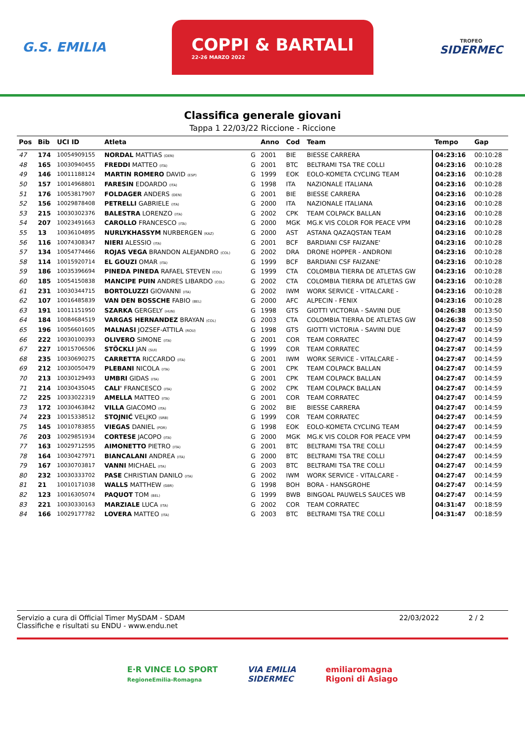G.S. EMILIA
COPPI & BARTALI
22-26 MARZO 2022
TROFEO
SIDERMEC
Classifica generale giovani
Tappa 1 22/03/22 Riccione - Riccione
| Pos | Bib | UCI ID | Atleta | | Anno | Cod | Team | Tempo | Gap |
| --- | --- | --- | --- | --- | --- | --- | --- | --- | --- |
| 47 | 174 | 10054909155 | NORDAL MATTIAS (DEN) | G | 2001 | BIE | BIESSE CARRERA | 04:23:16 | 00:10:28 |
| 48 | 165 | 10030940455 | FREDDI MATTEO (ITA) | G | 2001 | BTC | BELTRAMI TSA TRE COLLI | 04:23:16 | 00:10:28 |
| 49 | 146 | 10011188124 | MARTIN ROMERO DAVID (ESP) | G | 1999 | EOK | EOLO-KOMETA CYCLING TEAM | 04:23:16 | 00:10:28 |
| 50 | 157 | 10014968801 | FARESIN EDOARDO (ITA) | G | 1998 | ITA | NAZIONALE ITALIANA | 04:23:16 | 00:10:28 |
| 51 | 176 | 10053817907 | FOLDAGER ANDERS (DEN) | G | 2001 | BIE | BIESSE CARRERA | 04:23:16 | 00:10:28 |
| 52 | 156 | 10029878408 | PETRELLI GABRIELE (ITA) | G | 2000 | ITA | NAZIONALE ITALIANA | 04:23:16 | 00:10:28 |
| 53 | 215 | 10030302376 | BALESTRA LORENZO (ITA) | G | 2002 | CPK | TEAM COLPACK BALLAN | 04:23:16 | 00:10:28 |
| 54 | 207 | 10023491663 | CAROLLO FRANCESCO (ITA) | G | 2000 | MGK | MG.K VIS COLOR FOR PEACE VPM | 04:23:16 | 00:10:28 |
| 55 | 13 | 10036104895 | NURLYKHASSYM NURBERGEN (KAZ) | G | 2000 | AST | ASTANA QAZAQSTAN TEAM | 04:23:16 | 00:10:28 |
| 56 | 116 | 10074308347 | NIERI ALESSIO (ITA) | G | 2001 | BCF | BARDIANI CSF FAIZANE' | 04:23:16 | 00:10:28 |
| 57 | 134 | 10054774466 | ROJAS VEGA BRANDON ALEJANDRO (COL) | G | 2002 | DRA | DRONE HOPPER - ANDRONI | 04:23:16 | 00:10:28 |
| 58 | 114 | 10015920714 | EL GOUZI OMAR (ITA) | G | 1999 | BCF | BARDIANI CSF FAIZANE' | 04:23:16 | 00:10:28 |
| 59 | 186 | 10035396694 | PINEDA PINEDA RAFAEL STEVEN (COL) | G | 1999 | CTA | COLOMBIA TIERRA DE ATLETAS GW | 04:23:16 | 00:10:28 |
| 60 | 185 | 10054150838 | MANCIPE PUIN ANDRES LIBARDO (COL) | G | 2002 | CTA | COLOMBIA TIERRA DE ATLETAS GW | 04:23:16 | 00:10:28 |
| 61 | 231 | 10030344715 | BORTOLUZZI GIOVANNI (ITA) | G | 2002 | IWM | WORK SERVICE - VITALCARE - | 04:23:16 | 00:10:28 |
| 62 | 107 | 10016485839 | VAN DEN BOSSCHE FABIO (BEL) | G | 2000 | AFC | ALPECIN - FENIX | 04:23:16 | 00:10:28 |
| 63 | 191 | 10011151950 | SZARKA GERGELY (HUN) | G | 1998 | GTS | GIOTTI VICTORIA - SAVINI DUE | 04:26:38 | 00:13:50 |
| 64 | 184 | 10084684519 | VARGAS HERNANDEZ BRAYAN (COL) | G | 2003 | CTA | COLOMBIA TIERRA DE ATLETAS GW | 04:26:38 | 00:13:50 |
| 65 | 196 | 10056601605 | MALNASI JOZSEF-ATTILA (ROU) | G | 1998 | GTS | GIOTTI VICTORIA - SAVINI DUE | 04:27:47 | 00:14:59 |
| 66 | 222 | 10030100393 | OLIVERO SIMONE (ITA) | G | 2001 | COR | TEAM CORRATEC | 04:27:47 | 00:14:59 |
| 67 | 227 | 10015706506 | STÖCKLI JAN (SUI) | G | 1999 | COR | TEAM CORRATEC | 04:27:47 | 00:14:59 |
| 68 | 235 | 10030690275 | CARRETTA RICCARDO (ITA) | G | 2001 | IWM | WORK SERVICE - VITALCARE - | 04:27:47 | 00:14:59 |
| 69 | 212 | 10030050479 | PLEBANI NICOLA (ITA) | G | 2001 | CPK | TEAM COLPACK BALLAN | 04:27:47 | 00:14:59 |
| 70 | 213 | 10030129493 | UMBRI GIDAS (ITA) | G | 2001 | CPK | TEAM COLPACK BALLAN | 04:27:47 | 00:14:59 |
| 71 | 214 | 10030435045 | CALI' FRANCESCO (ITA) | G | 2002 | CPK | TEAM COLPACK BALLAN | 04:27:47 | 00:14:59 |
| 72 | 225 | 10033022319 | AMELLA MATTEO (ITA) | G | 2001 | COR | TEAM CORRATEC | 04:27:47 | 00:14:59 |
| 73 | 172 | 10030463842 | VILLA GIACOMO (ITA) | G | 2002 | BIE | BIESSE CARRERA | 04:27:47 | 00:14:59 |
| 74 | 223 | 10015338512 | STOJNIĆ VELJKO (SRB) | G | 1999 | COR | TEAM CORRATEC | 04:27:47 | 00:14:59 |
| 75 | 145 | 10010783855 | VIEGAS DANIEL (POR) | G | 1998 | EOK | EOLO-KOMETA CYCLING TEAM | 04:27:47 | 00:14:59 |
| 76 | 203 | 10029851934 | CORTESE JACOPO (ITA) | G | 2000 | MGK | MG.K VIS COLOR FOR PEACE VPM | 04:27:47 | 00:14:59 |
| 77 | 163 | 10029712595 | AIMONETTO PIETRO (ITA) | G | 2001 | BTC | BELTRAMI TSA TRE COLLI | 04:27:47 | 00:14:59 |
| 78 | 164 | 10030427971 | BIANCALANI ANDREA (ITA) | G | 2000 | BTC | BELTRAMI TSA TRE COLLI | 04:27:47 | 00:14:59 |
| 79 | 167 | 10030703817 | VANNI MICHAEL (ITA) | G | 2003 | BTC | BELTRAMI TSA TRE COLLI | 04:27:47 | 00:14:59 |
| 80 | 232 | 10030333702 | PASE CHRISTIAN DANILO (ITA) | G | 2002 | IWM | WORK SERVICE - VITALCARE - | 04:27:47 | 00:14:59 |
| 81 | 21 | 10010171038 | WALLS MATTHEW (GBR) | G | 1998 | BOH | BORA - HANSGROHE | 04:27:47 | 00:14:59 |
| 82 | 123 | 10016305074 | PAQUOT TOM (BEL) | G | 1999 | BWB | BINGOAL PAUWELS SAUCES WB | 04:27:47 | 00:14:59 |
| 83 | 221 | 10030330163 | MARZIALE LUCA (ITA) | G | 2002 | COR | TEAM CORRATEC | 04:31:47 | 00:18:59 |
| 84 | 166 | 10029177782 | LOVERA MATTEO (ITA) | G | 2003 | BTC | BELTRAMI TSA TRE COLLI | 04:31:47 | 00:18:59 |
Servizio a cura di Official Timer MySDAM - SDAM
Classifiche e risultati su ENDU - www.endu.net
22/03/2022 2 / 2
E·R VINCE LO SPORT
RegioneEmilia-Romagna
VIA EMILIA
SIDERMEC
emiliaromagna
Rigoni di Asiago